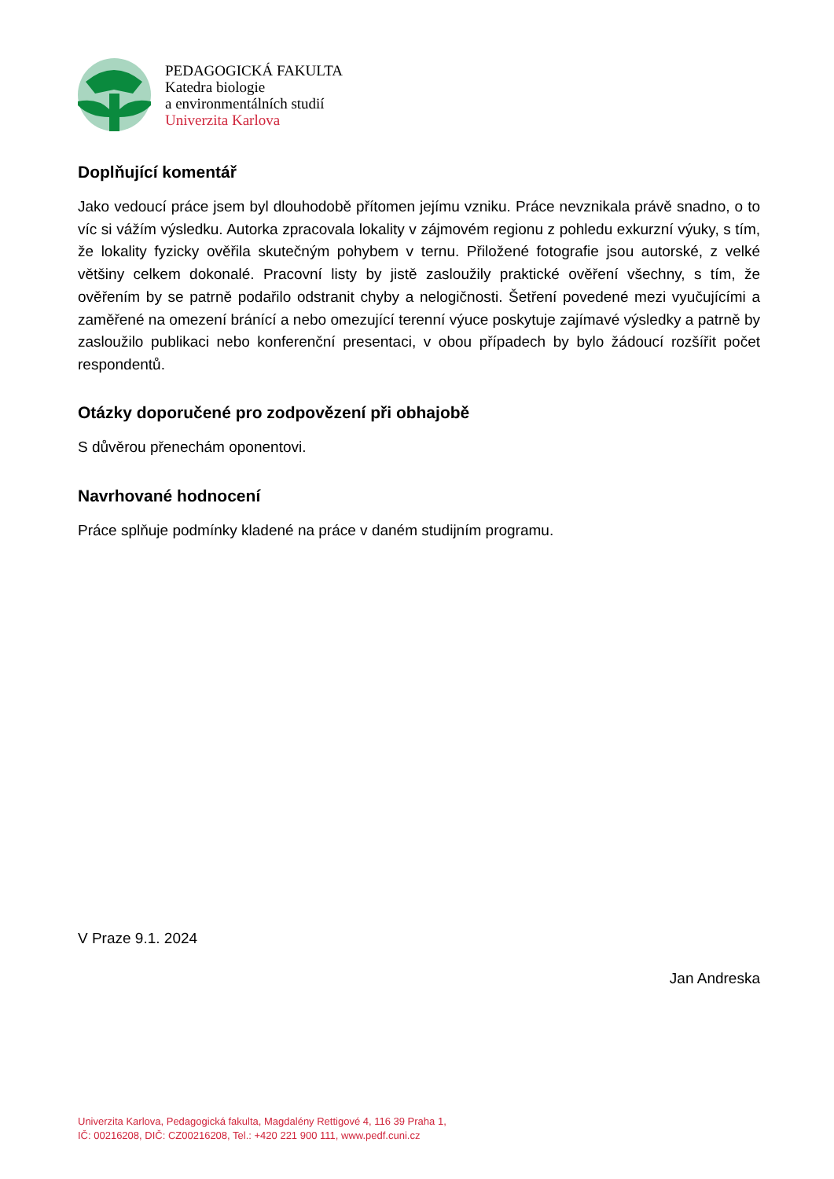PEDAGOGICKÁ FAKULTA
Katedra biologie
a environmentálních studií
Univerzita Karlova
Doplňující komentář
Jako vedoucí práce jsem byl dlouhodobě přítomen jejímu vzniku. Práce nevznikala právě snadno, o to víc si vážím výsledku. Autorka zpracovala lokality v zájmovém regionu z pohledu exkurzní výuky, s tím, že lokality fyzicky ověřila skutečným pohybem v ternu. Přiložené fotografie jsou autorské, z velké většiny celkem dokonalé. Pracovní listy by jistě zasloužily praktické ověření všechny, s tím, že ověřením by se patrně podařilo odstranit chyby a nelogičnosti. Šetření povedené mezi vyučujícími a zaměřené na omezení bránící a nebo omezující terenní výuce poskytuje zajímavé výsledky a patrně by zasloužilo publikaci nebo konferenční presentaci, v obou případech by bylo žádoucí rozšířit počet respondentů.
Otázky doporučené pro zodpovězení při obhajobě
S důvěrou přenechám oponentovi.
Navrhované hodnocení
Práce splňuje podmínky kladené na práce v daném studijním programu.
V Praze 9.1. 2024
Jan Andreska
Univerzita Karlova, Pedagogická fakulta, Magdalény Rettigové 4, 116 39 Praha 1,
IČ: 00216208, DIČ: CZ00216208, Tel.: +420 221 900 111, www.pedf.cuni.cz